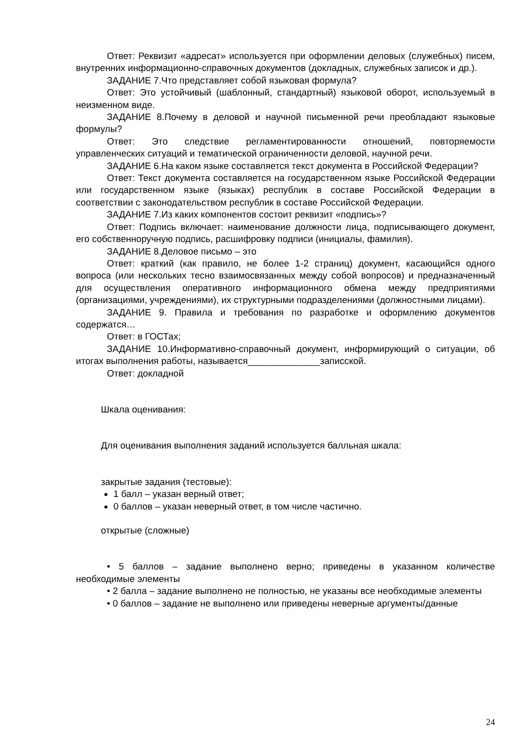Ответ: Реквизит «адресат» используется при оформлении деловых (служебных) писем, внутренних информационно-справочных документов (докладных, служебных записок и др.).
ЗАДАНИЕ 7.Что представляет собой языковая формула?
Ответ: Это устойчивый (шаблонный, стандартный) языковой оборот, используемый в неизменном виде.
ЗАДАНИЕ 8.Почему в деловой и научной письменной речи преобладают языковые формулы?
Ответ: Это следствие регламентированности отношений, повторяемости управленческих ситуаций и тематической ограниченности деловой, научной речи.
ЗАДАНИЕ 6.На каком языке составляется текст документа в Российской Федерации?
Ответ: Текст документа составляется на государственном языке Российской Федерации или государственном языке (языках) республик в составе Российской Федерации в соответствии с законодательством республик в составе Российской Федерации.
ЗАДАНИЕ 7.Из каких компонентов состоит реквизит «подпись»?
Ответ: Подпись включает: наименование должности лица, подписывающего документ, его собственноручную подпись, расшифровку подписи (инициалы, фамилия).
ЗАДАНИЕ 8.Деловое письмо – это
Ответ: краткий (как правило, не более 1-2 страниц) документ, касающийся одного вопроса (или нескольких тесно взаимосвязанных между собой вопросов) и предназначенный для осуществления оперативного информационного обмена между предприятиями (организациями, учреждениями), их структурными подразделениями (должностными лицами).
ЗАДАНИЕ 9. Правила и требования по разработке и оформлению документов содержатся…
Ответ: в ГОСТах;
ЗАДАНИЕ 10.Информативно-справочный документ, информирующий о ситуации, об итогах выполнения работы, называется______________записской.
Ответ: докладной
Шкала оценивания:
Для оценивания выполнения заданий используется балльная шкала:
закрытые задания (тестовые):
1 балл – указан верный ответ;
0 баллов – указан неверный ответ, в том числе частично.
открытые (сложные)
• 5 баллов – задание выполнено верно; приведены в указанном количестве необходимые элементы
• 2 балла – задание выполнено не полностью, не указаны все необходимые элементы
• 0 баллов – задание не выполнено или приведены неверные аргументы/данные
24